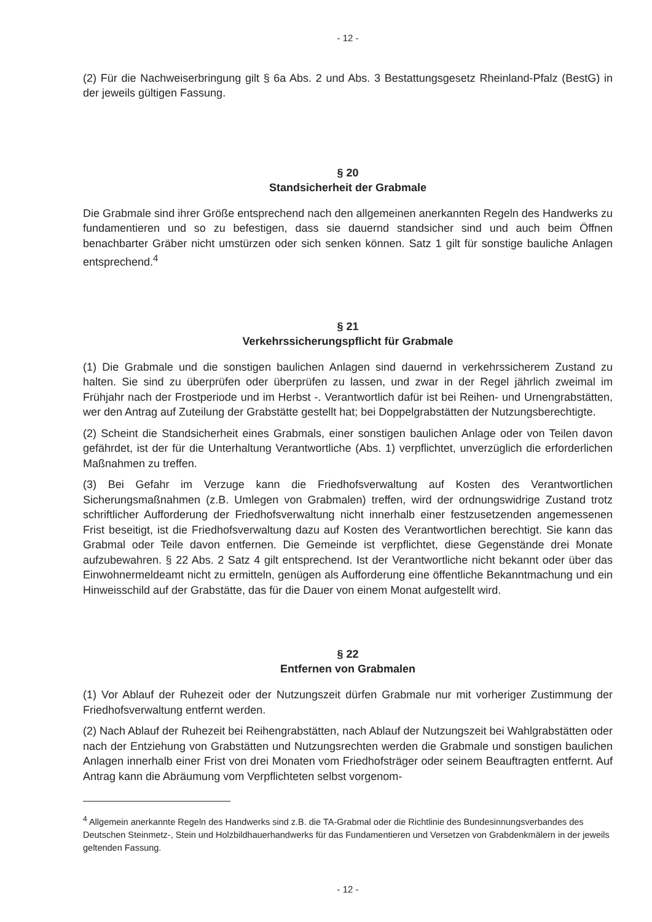- 12 -
(2) Für die Nachweiserbringung gilt § 6a Abs. 2 und Abs. 3 Bestattungsgesetz Rheinland-Pfalz (BestG) in der jeweils gültigen Fassung.
§ 20
Standsicherheit der Grabmale
Die Grabmale sind ihrer Größe entsprechend nach den allgemeinen anerkannten Regeln des Handwerks zu fundamentieren und so zu befestigen, dass sie dauernd standsicher sind und auch beim Öffnen benachbarter Gräber nicht umstürzen oder sich senken können. Satz 1 gilt für sonstige bauliche Anlagen entsprechend.<sup>4</sup>
§ 21
Verkehrssicherungspflicht für Grabmale
(1) Die Grabmale und die sonstigen baulichen Anlagen sind dauernd in verkehrssicherem Zustand zu halten. Sie sind zu überprüfen oder überprüfen zu lassen, und zwar in der Regel jährlich zweimal im Frühjahr nach der Frostperiode und im Herbst -. Verantwortlich dafür ist bei Reihen- und Urnengrabstätten, wer den Antrag auf Zuteilung der Grabstätte gestellt hat; bei Doppelgrabstätten der Nutzungsberechtigte.
(2) Scheint die Standsicherheit eines Grabmals, einer sonstigen baulichen Anlage oder von Teilen davon gefährdet, ist der für die Unterhaltung Verantwortliche (Abs. 1) verpflichtet, unverzüglich die erforderlichen Maßnahmen zu treffen.
(3) Bei Gefahr im Verzuge kann die Friedhofsverwaltung auf Kosten des Verantwortlichen Sicherungsmaßnahmen (z.B. Umlegen von Grabmalen) treffen, wird der ordnungswidrige Zustand trotz schriftlicher Aufforderung der Friedhofsverwaltung nicht innerhalb einer festzusetzenden angemessenen Frist beseitigt, ist die Friedhofsverwaltung dazu auf Kosten des Verantwortlichen berechtigt. Sie kann das Grabmal oder Teile davon entfernen. Die Gemeinde ist verpflichtet, diese Gegenstände drei Monate aufzubewahren. § 22 Abs. 2 Satz 4 gilt entsprechend. Ist der Verantwortliche nicht bekannt oder über das Einwohnermeldeamt nicht zu ermitteln, genügen als Aufforderung eine öffentliche Bekanntmachung und ein Hinweisschild auf der Grabstätte, das für die Dauer von einem Monat aufgestellt wird.
§ 22
Entfernen von Grabmalen
(1) Vor Ablauf der Ruhezeit oder der Nutzungszeit dürfen Grabmale nur mit vorheriger Zustimmung der Friedhofsverwaltung entfernt werden.
(2) Nach Ablauf der Ruhezeit bei Reihengrabstätten, nach Ablauf der Nutzungszeit bei Wahlgrabstätten oder nach der Entziehung von Grabstätten und Nutzungsrechten werden die Grabmale und sonstigen baulichen Anlagen innerhalb einer Frist von drei Monaten vom Friedhofsträger oder seinem Beauftragten entfernt. Auf Antrag kann die Abräumung vom Verpflichteten selbst vorgenom-
<sup>4</sup> Allgemein anerkannte Regeln des Handwerks sind z.B. die TA-Grabmal oder die Richtlinie des Bundesinnungsverbandes des Deutschen Steinmetz-, Stein und Holzbildhauerhandwerks für das Fundamentieren und Versetzen von Grabdenkmälern in der jeweils geltenden Fassung.
- 12 -